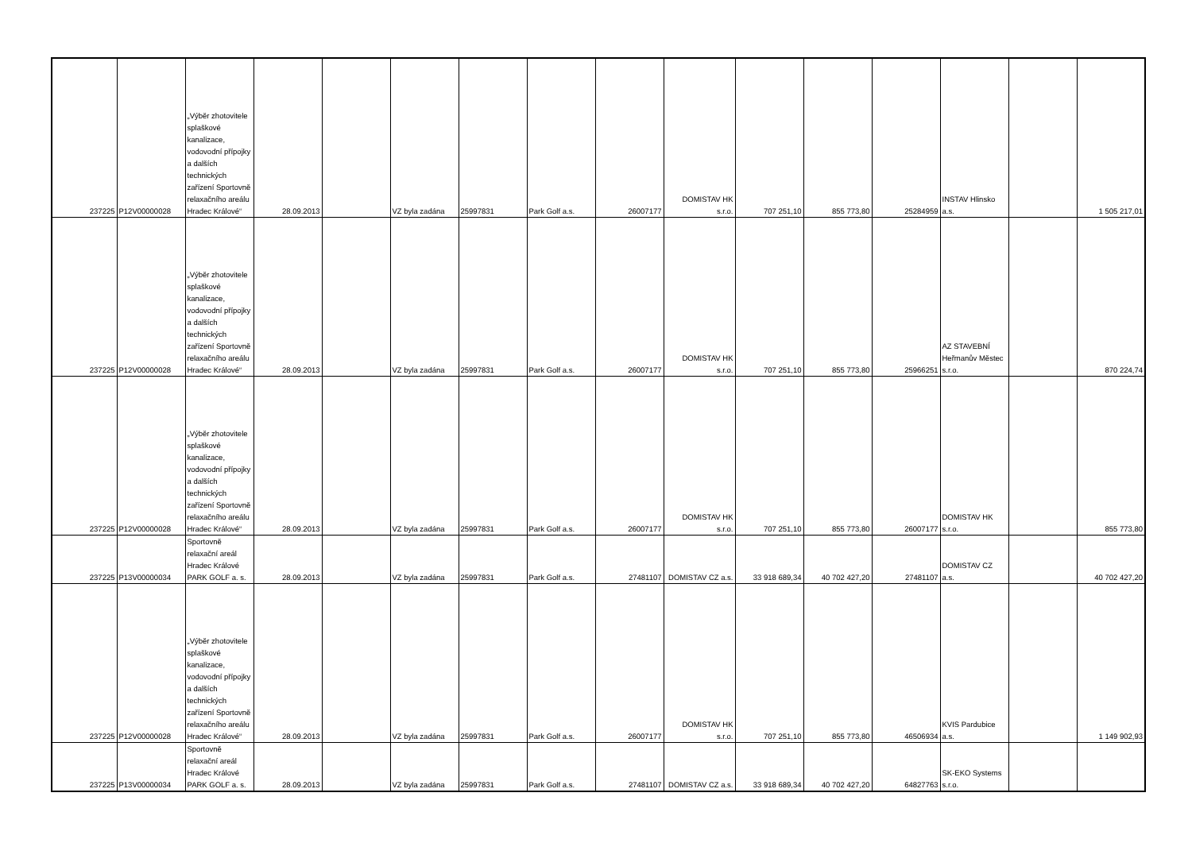| 237225 | P12V00000028 | „Výběr zhotovitele splaškové kanalizace, vodovodní přípojky a dalších technických zařízení Sportovně relaxačního areálu Hradec Králové“ | 28.09.2013 | | VZ byla zadána | 25997831 | Park Golf a.s. | 26007177 | DOMISTAV HK s.r.o. | 707 251,10 | 855 773,80 | 25284959 | INSTAV Hlinsko a.s. | | 1 505 217,01 |
| 237225 | P12V00000028 | „Výběr zhotovitele splaškové kanalizace, vodovodní přípojky a dalších technických zařízení Sportovně relaxačního areálu Hradec Králové“ | 28.09.2013 | | VZ byla zadána | 25997831 | Park Golf a.s. | 26007177 | DOMISTAV HK s.r.o. | 707 251,10 | 855 773,80 | 25966251 | AZ STAVEBNÍ Heřmanův Městec s.r.o. | | 870 224,74 |
| 237225 | P12V00000028 | „Výběr zhotovitele splaškové kanalizace, vodovodní přípojky a dalších technických zařízení Sportovně relaxačního areálu Hradec Králové“ | 28.09.2013 | | VZ byla zadána | 25997831 | Park Golf a.s. | 26007177 | DOMISTAV HK s.r.o. | 707 251,10 | 855 773,80 | 26007177 | DOMISTAV HK s.r.o. | | 855 773,80 |
| 237225 | P13V00000034 | Sportovně relaxační areál Hradec Králové PARK GOLF a. s. | 28.09.2013 | | VZ byla zadána | 25997831 | Park Golf a.s. | 27481107 | DOMISTAV CZ a.s. | 33 918 689,34 | 40 702 427,20 | 27481107 | DOMISTAV CZ a.s. | | 40 702 427,20 |
| 237225 | P12V00000028 | „Výběr zhotovitele splaškové kanalizace, vodovodní přípojky a dalších technických zařízení Sportovně relaxačního areálu Hradec Králové“ | 28.09.2013 | | VZ byla zadána | 25997831 | Park Golf a.s. | 26007177 | DOMISTAV HK s.r.o. | 707 251,10 | 855 773,80 | 46506934 | KVIS Pardubice a.s. | | 1 149 902,93 |
| 237225 | P13V00000034 | Sportovně relaxační areál Hradec Králové PARK GOLF a. s. | 28.09.2013 | | VZ byla zadána | 25997831 | Park Golf a.s. | 27481107 | DOMISTAV CZ a.s. | 33 918 689,34 | 40 702 427,20 | 64827763 | SK-EKO Systems s.r.o. | | |